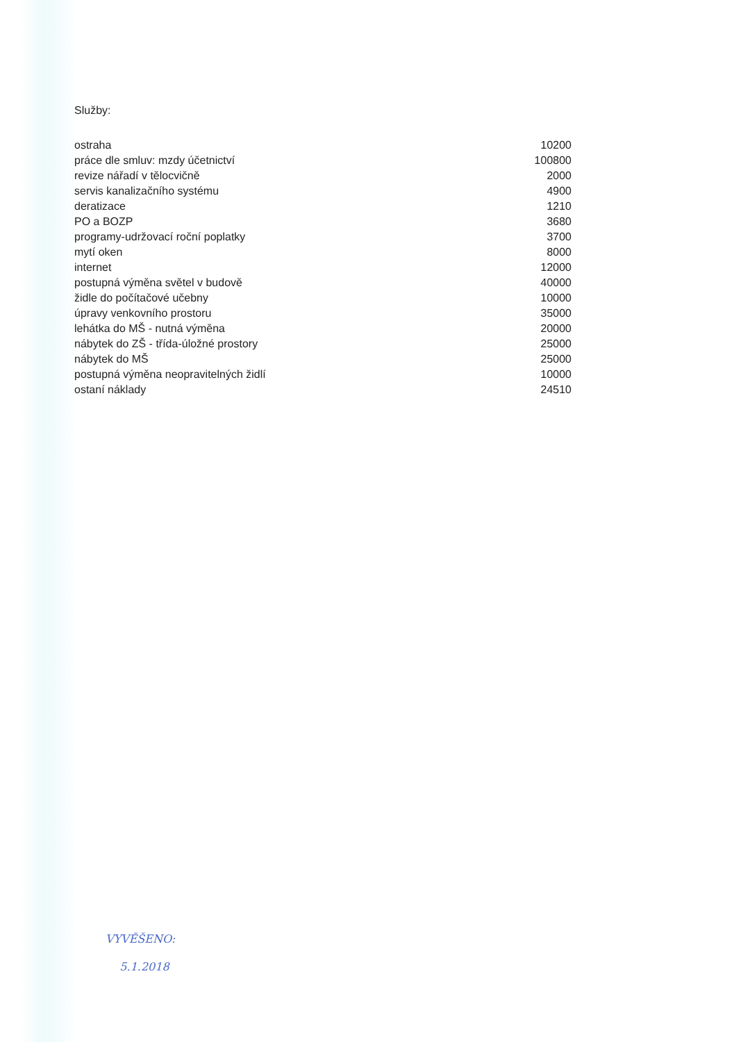Služby:
| ostraha | 10200 |
| práce dle smluv: mzdy účetnictví | 100800 |
| revize nářadí v tělocvičně | 2000 |
| servis kanalizačního systému | 4900 |
| deratizace | 1210 |
| PO a BOZP | 3680 |
| programy-udržovací roční poplatky | 3700 |
| mytí oken | 8000 |
| internet | 12000 |
| postupná výměna světel v budově | 40000 |
| židle do počítačové učebny | 10000 |
| úpravy venkovního prostoru | 35000 |
| lehátka do MŠ - nutná výměna | 20000 |
| nábytek do ZŠ - třída-úložné prostory | 25000 |
| nábytek do MŠ | 25000 |
| postupná výměna neopravitelných židlí | 10000 |
| ostaní náklady | 24510 |
VYVĚŠENO:
5.1.2018